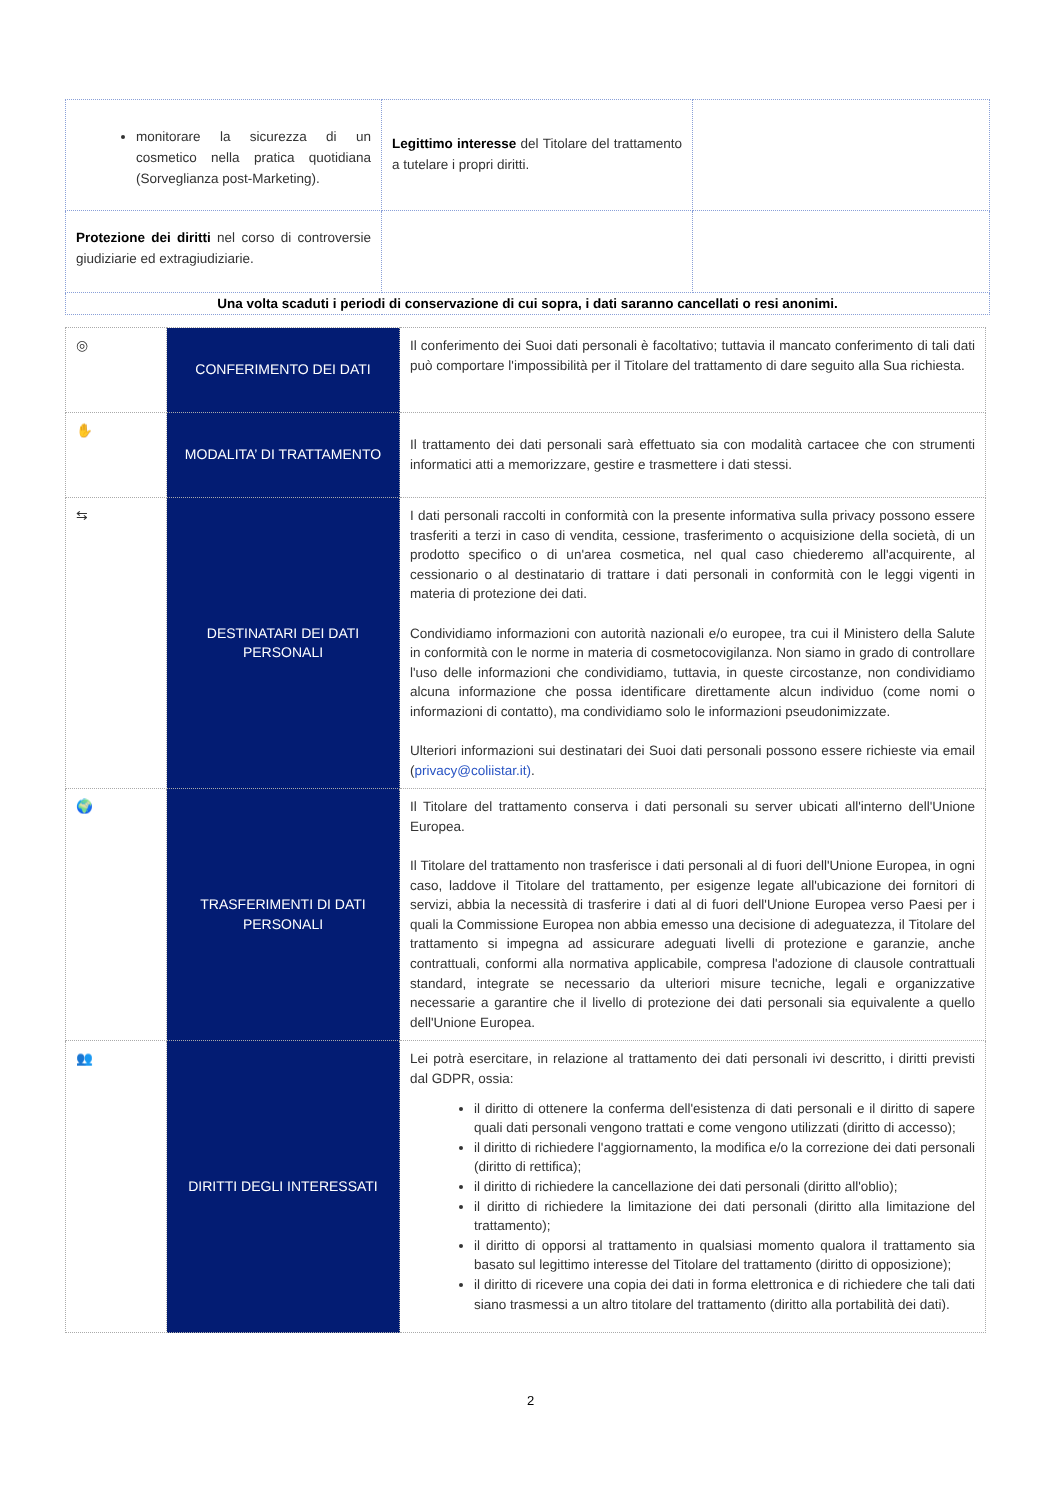| monitorare la sicurezza di un cosmetico nella pratica quotidiana (Sorveglianza post-Marketing). | Legittimo interesse del Titolare del trattamento a tutelare i propri diritti. | |
| Protezione dei diritti nel corso di controversie giudiziarie ed extragiudiziarie. | | |
| Una volta scaduti i periodi di conservazione di cui sopra, i dati saranno cancellati o resi anonimi. | | |
| ◎ | CONFERIMENTO DEI DATI | Il conferimento dei Suoi dati personali è facoltativo; tuttavia il mancato conferimento di tali dati può comportare l'impossibilità per il Titolare del trattamento di dare seguito alla Sua richiesta. |
| ✋ | MODALITA’ DI TRATTAMENTO | Il trattamento dei dati personali sarà effettuato sia con modalità cartacee che con strumenti informatici atti a memorizzare, gestire e trasmettere i dati stessi. |
| ⇆ | DESTINATARI DEI DATI PERSONALI | I dati personali raccolti in conformità con la presente informativa sulla privacy possono essere trasferiti a terzi in caso di vendita, cessione, trasferimento o acquisizione della società, di un prodotto specifico o di un'area cosmetica, nel qual caso chiederemo all'acquirente, al cessionario o al destinatario di trattare i dati personali in conformità con le leggi vigenti in materia di protezione dei dati. Condividiamo informazioni con autorità nazionali e/o europee, tra cui il Ministero della Salute in conformità con le norme in materia di cosmetocovigilanza. Non siamo in grado di controllare l'uso delle informazioni che condividiamo, tuttavia, in queste circostanze, non condividiamo alcuna informazione che possa identificare direttamente alcun individuo (come nomi o informazioni di contatto), ma condividiamo solo le informazioni pseudonimizzate. Ulteriori informazioni sui destinatari dei Suoi dati personali possono essere richieste via email ( privacy@coliistar.it) . |
| 🌍 | TRASFERIMENTI DI DATI PERSONALI | Il Titolare del trattamento conserva i dati personali su server ubicati all'interno dell'Unione Europea. Il Titolare del trattamento non trasferisce i dati personali al di fuori dell'Unione Europea, in ogni caso, laddove il Titolare del trattamento, per esigenze legate all'ubicazione dei fornitori di servizi, abbia la necessità di trasferire i dati al di fuori dell'Unione Europea verso Paesi per i quali la Commissione Europea non abbia emesso una decisione di adeguatezza, il Titolare del trattamento si impegna ad assicurare adeguati livelli di protezione e garanzie, anche contrattuali, conformi alla normativa applicabile, compresa l'adozione di clausole contrattuali standard, integrate se necessario da ulteriori misure tecniche, legali e organizzative necessarie a garantire che il livello di protezione dei dati personali sia equivalente a quello dell'Unione Europea. |
| 👥 | DIRITTI DEGLI INTERESSATI | Lei potrà esercitare, in relazione al trattamento dei dati personali ivi descritto, i diritti previsti dal GDPR, ossia: il diritto di ottenere la conferma dell'esistenza di dati personali e il diritto di sapere quali dati personali vengono trattati e come vengono utilizzati (diritto di accesso); il diritto di richiedere l'aggiornamento, la modifica e/o la correzione dei dati personali (diritto di rettifica); il diritto di richiedere la cancellazione dei dati personali (diritto all'oblio); il diritto di richiedere la limitazione dei dati personali (diritto alla limitazione del trattamento); il diritto di opporsi al trattamento in qualsiasi momento qualora il trattamento sia basato sul legittimo interesse del Titolare del trattamento (diritto di opposizione); il diritto di ricevere una copia dei dati in forma elettronica e di richiedere che tali dati siano trasmessi a un altro titolare del trattamento (diritto alla portabilità dei dati). |
2